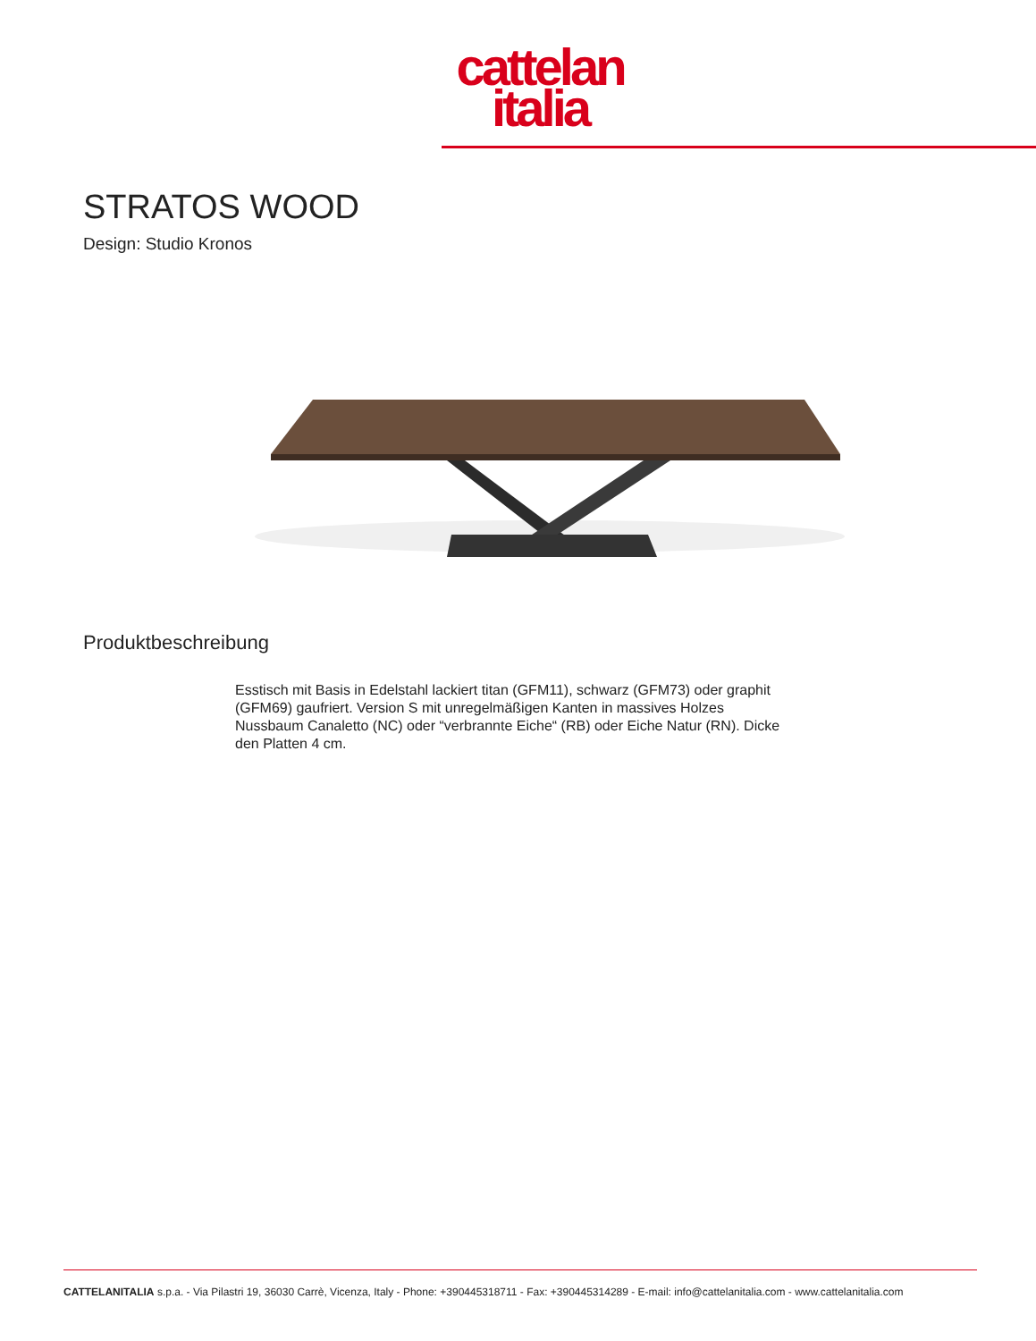cattelan
italia
STRATOS WOOD
Design: Studio Kronos
Produktbeschreibung
Esstisch mit Basis in Edelstahl lackiert titan (GFM11), schwarz (GFM73) oder graphit (GFM69) gaufriert. Version S mit unregelmäßigen Kanten in massives Holzes Nussbaum Canaletto (NC) oder “verbrannte Eiche“ (RB) oder Eiche Natur (RN). Dicke den Platten 4 cm.
CATTELANITALIA s.p.a. - Via Pilastri 19, 36030 Carrè, Vicenza, Italy - Phone: +390445318711 - Fax: +390445314289 - E-mail: info@cattelanitalia.com - www.cattelanitalia.com